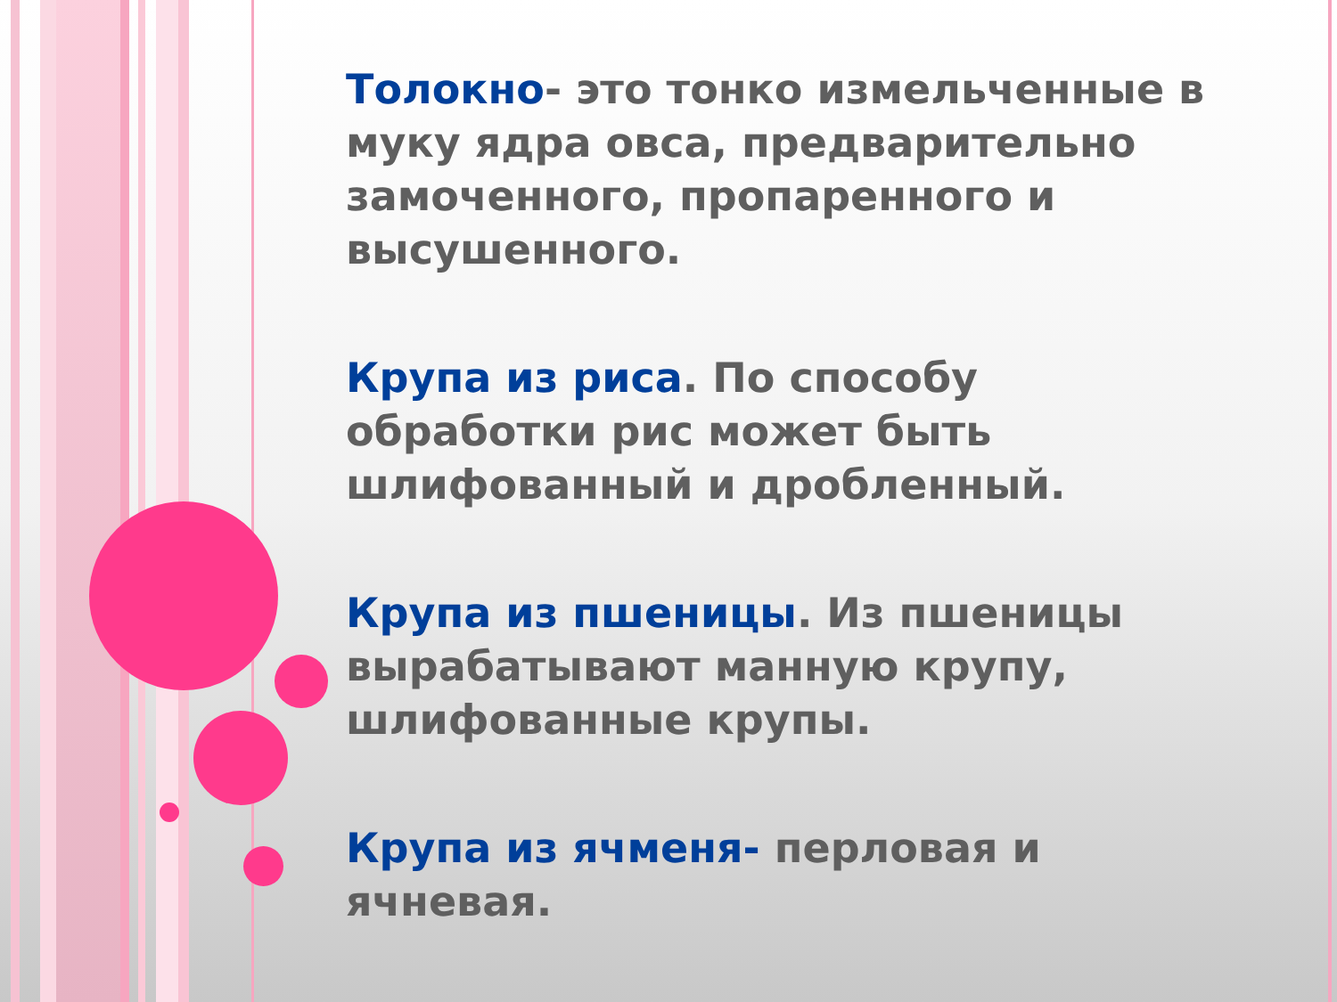Толокно- это тонко измельченные в муку ядра овса, предварительно замоченного, пропаренного и высушенного.
Крупа из риса. По способу обработки рис может быть шлифованный и дробленный.
Крупа из пшеницы. Из пшеницы вырабатывают манную крупу, шлифованные крупы.
Крупа из ячменя- перловая и ячневая.